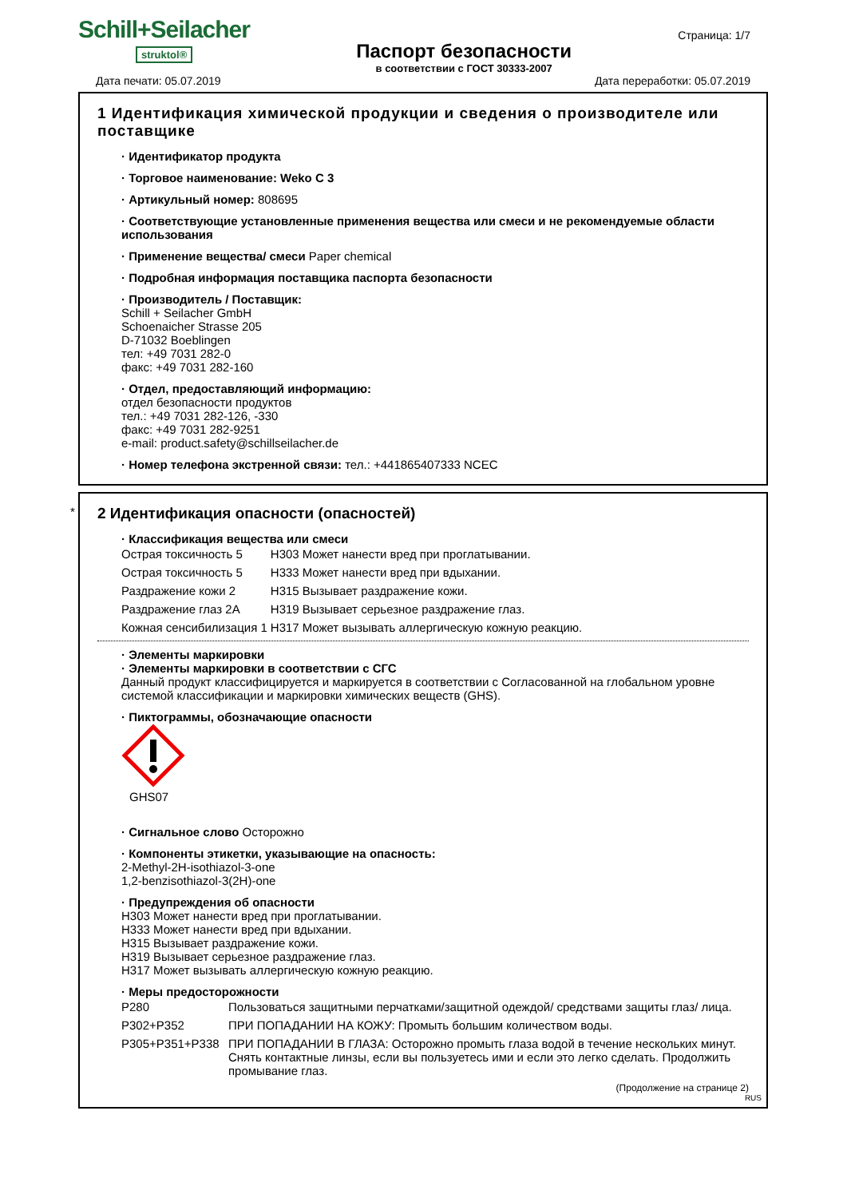Schill+Seilacher
struktol®
Паспорт безопасности
в соответствии с ГОСТ 30333-2007
Страница: 1/7
Дата печати: 05.07.2019 Дата переработки: 05.07.2019
1 Идентификация химической продукции и сведения о производителе или поставщике
· Идентификатор продукта
· Торговое наименование: Weko C 3
· Артикульный номер: 808695
· Соответствующие установленные применения вещества или смеси и не рекомендуемые области использования
· Применение вещества/ смеси Paper chemical
· Подробная информация поставщика паспорта безопасности
· Производитель / Поставщик:
Schill + Seilacher GmbH
Schoenaicher Strasse 205
D-71032 Boeblingen
тел: +49 7031 282-0
факс: +49 7031 282-160
· Отдел, предоставляющий информацию:
отдел безопасности продуктов
тел.: +49 7031 282-126, -330
факс: +49 7031 282-9251
e-mail: product.safety@schillseilacher.de
· Номер телефона экстренной связи: тел.: +441865407333 NCEC
*
2 Идентификация опасности (опасностей)
· Классификация вещества или смеси
| Острая токсичность 5 | H303 | Может нанести вред при проглатывании. |
| Острая токсичность 5 | H333 | Может нанести вред при вдыхании. |
| Раздражение кожи 2 | H315 | Вызывает раздражение кожи. |
| Раздражение глаз 2A | H319 | Вызывает серьезное раздражение глаз. |
| Кожная сенсибилизация 1 | H317 | Может вызывать аллергическую кожную реакцию. |
· Элементы маркировки
· Элементы маркировки в соответствии с СГС
Данный продукт классифицируется и маркируется в соответствии с Согласованной на глобальном уровне системой классификации и маркировки химических веществ (GHS).
· Пиктограммы, обозначающие опасности
GHS07
· Сигнальное слово Осторожно
· Компоненты этикетки, указывающие на опасность:
2-Methyl-2H-isothiazol-3-one
1,2-benzisothiazol-3(2H)-one
· Предупреждения об опасности
H303 Может нанести вред при проглатывании.
H333 Может нанести вред при вдыхании.
H315 Вызывает раздражение кожи.
H319 Вызывает серьезное раздражение глаз.
H317 Может вызывать аллергическую кожную реакцию.
· Меры предосторожности
| P280 | Пользоваться защитными перчатками/защитной одеждой/ средствами защиты глаз/ лица. |
| P302+P352 | ПРИ ПОПАДАНИИ НА КОЖУ: Промыть большим количеством воды. |
| P305+P351+P338 | ПРИ ПОПАДАНИИ В ГЛАЗА: Осторожно промыть глаза водой в течение нескольких минут. Снять контактные линзы, если вы пользуетесь ими и если это легко сделать. Продолжить промывание глаз. |
(Продолжение на странице 2)
RUS